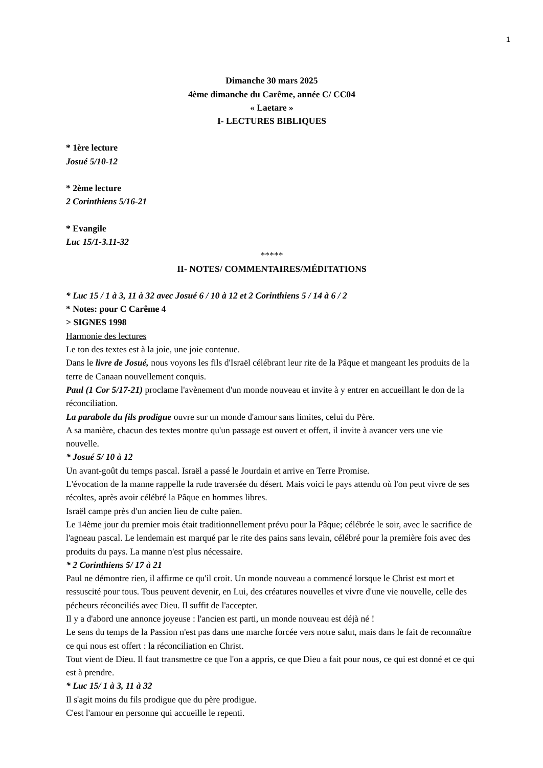1
Dimanche 30 mars 2025
4ème dimanche du Carême, année C/ CC04
« Laetare »
I- LECTURES BIBLIQUES
* 1ère lecture
Josué 5/10-12
* 2ème lecture
2 Corinthiens 5/16-21
* Evangile
Luc 15/1-3.11-32
*****
II- NOTES/ COMMENTAIRES/MÉDITATIONS
* Luc 15 / 1 à 3, 11 à 32 avec Josué 6 / 10 à 12 et 2 Corinthiens 5 / 14 à 6 / 2
* Notes: pour C Carême 4
> SIGNES 1998
Harmonie des lectures
Le ton des textes est à la joie, une joie contenue.
Dans le livre de Josué, nous voyons les fils d'Israël célébrant leur rite de la Pâque et mangeant les produits de la terre de Canaan nouvellement conquis.
Paul (1 Cor 5/17-21) proclame l'avènement d'un monde nouveau et invite à y entrer en accueillant le don de la réconciliation.
La parabole du fils prodigue ouvre sur un monde d'amour sans limites, celui du Père.
A sa manière, chacun des textes montre qu'un passage est ouvert et offert, il invite à avancer vers une vie nouvelle.
* Josué 5/ 10 à 12
Un avant-goût du temps pascal. Israël a passé le Jourdain et arrive en Terre Promise.
L'évocation de la manne rappelle la rude traversée du désert. Mais voici le pays attendu où l'on peut vivre de ses récoltes, après avoir célébré la Pâque en hommes libres.
Israël campe près d'un ancien lieu de culte païen.
Le 14ème jour du premier mois était traditionnellement prévu pour la Pâque; célébrée le soir, avec le sacrifice de l'agneau pascal. Le lendemain est marqué par le rite des pains sans levain, célébré pour la première fois avec des produits du pays. La manne n'est plus nécessaire.
* 2 Corinthiens 5/ 17 à 21
Paul ne démontre rien, il affirme ce qu'il croit. Un monde nouveau a commencé lorsque le Christ est mort et ressuscité pour tous. Tous peuvent devenir, en Lui, des créatures nouvelles et vivre d'une vie nouvelle, celle des pécheurs réconciliés avec Dieu. Il suffit de l'accepter.
Il y a d'abord une annonce joyeuse : l'ancien est parti, un monde nouveau est déjà né !
Le sens du temps de la Passion n'est pas dans une marche forcée vers notre salut, mais dans le fait de reconnaître ce qui nous est offert : la réconciliation en Christ.
Tout vient de Dieu. Il faut transmettre ce que l'on a appris, ce que Dieu a fait pour nous, ce qui est donné et ce qui est à prendre.
* Luc 15/ 1 à 3, 11 à 32
Il s'agit moins du fils prodigue que du père prodigue.
C'est l'amour en personne qui accueille le repenti.